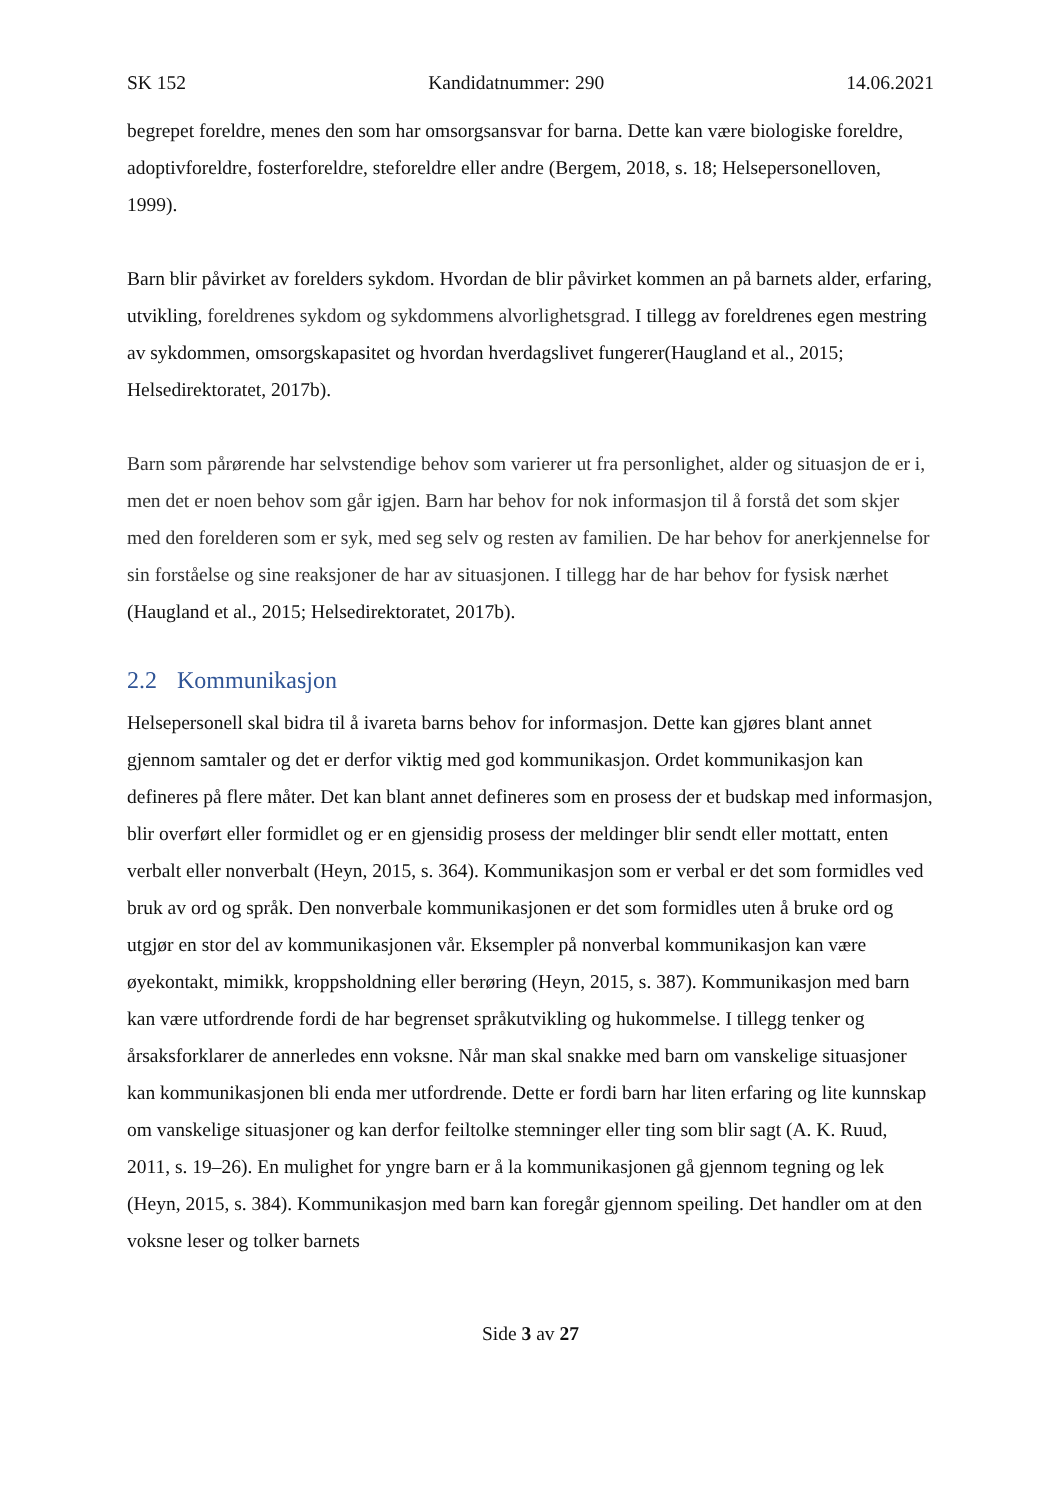SK 152 Kandidatnummer: 290 14.06.2021
begrepet foreldre, menes den som har omsorgsansvar for barna. Dette kan være biologiske foreldre, adoptivforeldre, fosterforeldre, steforeldre eller andre (Bergem, 2018, s. 18; Helsepersonelloven, 1999).
Barn blir påvirket av forelders sykdom. Hvordan de blir påvirket kommen an på barnets alder, erfaring, utvikling, foreldrenes sykdom og sykdommens alvorlighetsgrad. I tillegg av foreldrenes egen mestring av sykdommen, omsorgskapasitet og hvordan hverdagslivet fungerer(Haugland et al., 2015; Helsedirektoratet, 2017b).
Barn som pårørende har selvstendige behov som varierer ut fra personlighet, alder og situasjon de er i, men det er noen behov som går igjen. Barn har behov for nok informasjon til å forstå det som skjer med den forelderen som er syk, med seg selv og resten av familien. De har behov for anerkjennelse for sin forståelse og sine reaksjoner de har av situasjonen. I tillegg har de har behov for fysisk nærhet (Haugland et al., 2015; Helsedirektoratet, 2017b).
2.2 Kommunikasjon
Helsepersonell skal bidra til å ivareta barns behov for informasjon. Dette kan gjøres blant annet gjennom samtaler og det er derfor viktig med god kommunikasjon. Ordet kommunikasjon kan defineres på flere måter. Det kan blant annet defineres som en prosess der et budskap med informasjon, blir overført eller formidlet og er en gjensidig prosess der meldinger blir sendt eller mottatt, enten verbalt eller nonverbalt (Heyn, 2015, s. 364). Kommunikasjon som er verbal er det som formidles ved bruk av ord og språk. Den nonverbale kommunikasjonen er det som formidles uten å bruke ord og utgjør en stor del av kommunikasjonen vår. Eksempler på nonverbal kommunikasjon kan være øyekontakt, mimikk, kroppsholdning eller berøring (Heyn, 2015, s. 387). Kommunikasjon med barn kan være utfordrende fordi de har begrenset språkutvikling og hukommelse. I tillegg tenker og årsaksforklarer de annerledes enn voksne. Når man skal snakke med barn om vanskelige situasjoner kan kommunikasjonen bli enda mer utfordrende. Dette er fordi barn har liten erfaring og lite kunnskap om vanskelige situasjoner og kan derfor feiltolke stemninger eller ting som blir sagt (A. K. Ruud, 2011, s. 19–26). En mulighet for yngre barn er å la kommunikasjonen gå gjennom tegning og lek (Heyn, 2015, s. 384). Kommunikasjon med barn kan foregår gjennom speiling. Det handler om at den voksne leser og tolker barnets
Side 3 av 27